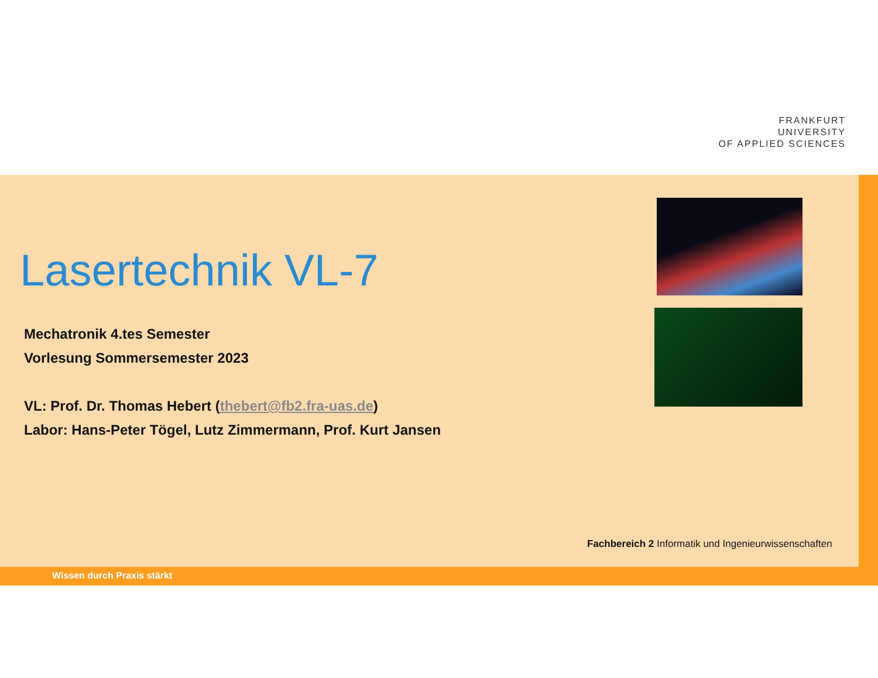FRANKFURT
UNIVERSITY
OF APPLIED SCIENCES
Lasertechnik VL-7
Mechatronik 4.tes Semester
Vorlesung Sommersemester 2023
VL: Prof. Dr. Thomas Hebert (thebert@fb2.fra-uas.de)
Labor: Hans-Peter Tögel, Lutz Zimmermann, Prof. Kurt Jansen
Fachbereich 2 Informatik und Ingenieurwissenschaften
Wissen durch Praxis stärkt